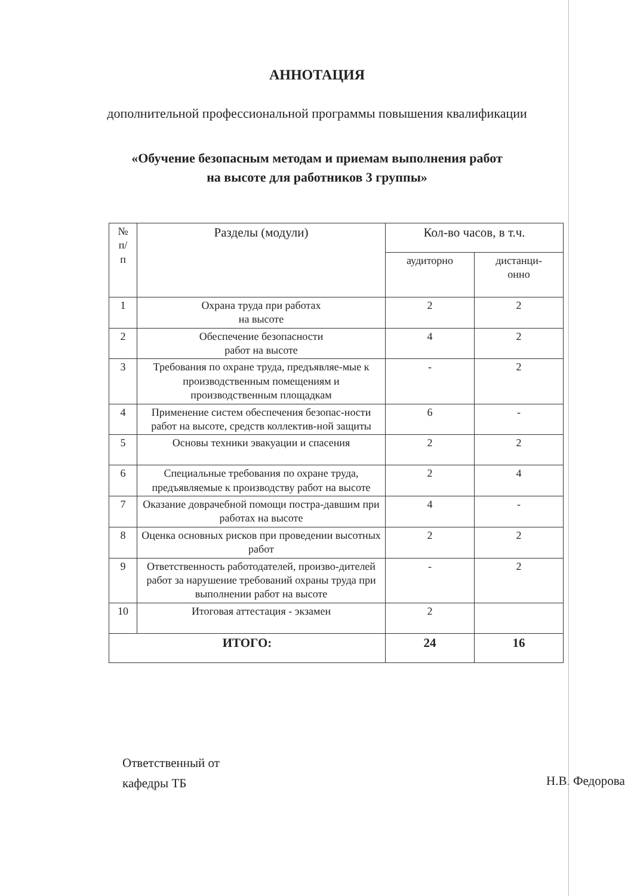АННОТАЦИЯ
дополнительной профессиональной программы повышения квалификации
«Обучение безопасным методам и приемам выполнения работ
на высоте для работников 3 группы»
| № п/ п | Разделы (модули) | Кол-во часов, в т.ч. | |
| --- | --- | --- | --- |
| | | аудиторно | дистанци- онно |
| 1 | Охрана труда при работах на высоте | 2 | 2 |
| 2 | Обеспечение безопасности работ на высоте | 4 | 2 |
| 3 | Требования по охране труда, предъявляе-мые к производственным помещениям и производственным площадкам | - | 2 |
| 4 | Применение систем обеспечения безопас-ности работ на высоте, средств коллектив-ной защиты | 6 | - |
| 5 | Основы техники эвакуации и спасения | 2 | 2 |
| 6 | Специальные требования по охране труда, предъявляемые к производству работ на высоте | 2 | 4 |
| 7 | Оказание доврачебной помощи постра-давшим при работах на высоте | 4 | - |
| 8 | Оценка основных рисков при проведении высотных работ | 2 | 2 |
| 9 | Ответственность работодателей, произво-дителей работ за нарушение требований охраны труда при выполнении работ на высоте | - | 2 |
| 10 | Итоговая аттестация - экзамен | 2 | |
| ИТОГО: | | 24 | 16 |
Ответственный от
кафедры ТБ
Н.В. Федорова